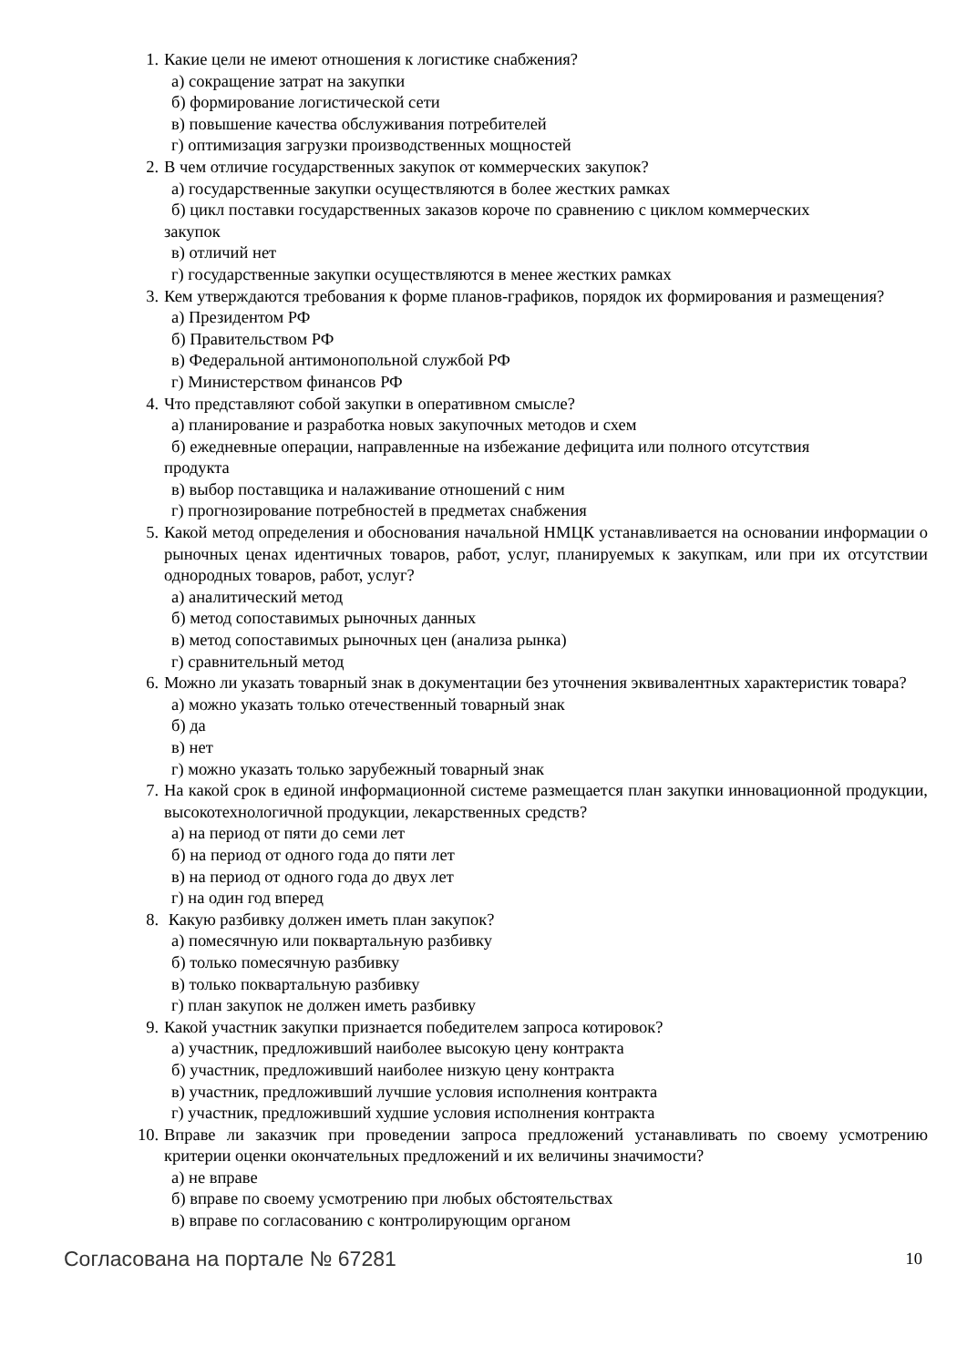1. Какие цели не имеют отношения к логистике снабжения?
а) сокращение затрат на закупки
б) формирование логистической сети
в) повышение качества обслуживания потребителей
г) оптимизация загрузки производственных мощностей
2. В чем отличие государственных закупок от коммерческих закупок?
а) государственные закупки осуществляются в более жестких рамках
б) цикл поставки государственных заказов короче по сравнению с циклом коммерческих
закупок
в) отличий нет
г) государственные закупки осуществляются в менее жестких рамках
3. Кем утверждаются требования к форме планов-графиков, порядок их формирования и размещения?
а) Президентом РФ
б) Правительством РФ
в) Федеральной антимонопольной службой РФ
г) Министерством финансов РФ
4. Что представляют собой закупки в оперативном смысле?
а) планирование и разработка новых закупочных методов и схем
б) ежедневные операции, направленные на избежание дефицита или полного отсутствия
продукта
в) выбор поставщика и налаживание отношений с ним
г) прогнозирование потребностей в предметах снабжения
5. Какой метод определения и обоснования начальной НМЦК устанавливается на основании информации о рыночных ценах идентичных товаров, работ, услуг, планируемых к закупкам, или при их отсутствии однородных товаров, работ, услуг?
а) аналитический метод
б) метод сопоставимых рыночных данных
в) метод сопоставимых рыночных цен (анализа рынка)
г) сравнительный метод
6. Можно ли указать товарный знак в документации без уточнения эквивалентных характеристик товара?
а) можно указать только отечественный товарный знак
б) да
в) нет
г) можно указать только зарубежный товарный знак
7. На какой срок в единой информационной системе размещается план закупки инновационной продукции, высокотехнологичной продукции, лекарственных средств?
а) на период от пяти до семи лет
б) на период от одного года до пяти лет
в) на период от одного года до двух лет
г) на один год вперед
8. Какую разбивку должен иметь план закупок?
а) помесячную или поквартальную разбивку
б) только помесячную разбивку
в) только поквартальную разбивку
г) план закупок не должен иметь разбивку
9. Какой участник закупки признается победителем запроса котировок?
а) участник, предложивший наиболее высокую цену контракта
б) участник, предложивший наиболее низкую цену контракта
в) участник, предложивший лучшие условия исполнения контракта
г) участник, предложивший худшие условия исполнения контракта
10. Вправе ли заказчик при проведении запроса предложений устанавливать по своему усмотрению критерии оценки окончательных предложений и их величины значимости?
а) не вправе
б) вправе по своему усмотрению при любых обстоятельствах
в) вправе по согласованию с контролирующим органом
Согласована на портале № 67281 10